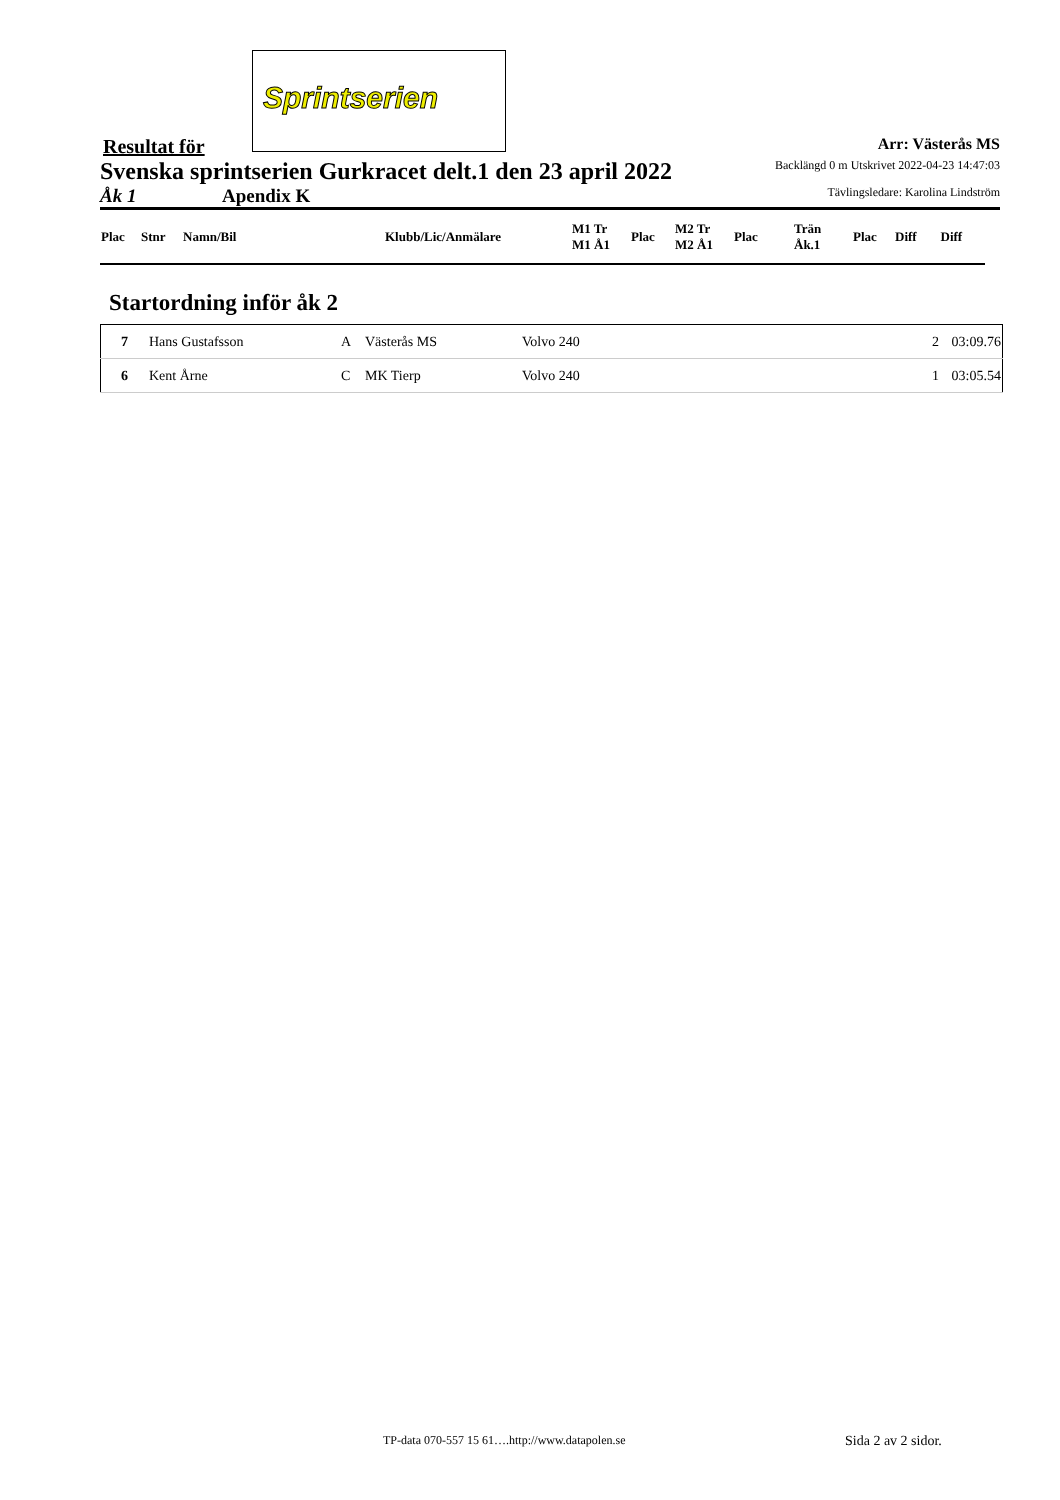Sprintserien
Resultat för Arr: Västerås MS
Svenska sprintserien Gurkracet delt.1 den 23 april 2022 Backlängd 0 m Utskrivet 2022-04-23 14:47:03
Åk 1 Apendix K Tävlingsledare: Karolina Lindström
| Plac | Stnr | Namn/Bil | Klubb/Lic/Anmälare | M1 Tr M1 Å1 | Plac | M2 Tr M2 Å1 | Plac | Trän Åk.1 | Plac | Diff | Diff |
Startordning inför åk 2
| 7 | Hans Gustafsson | A | Västerås MS | Volvo 240 | 2 | 03:09.76 |
| 6 | Kent Årne | C | MK Tierp | Volvo 240 | 1 | 03:05.54 |
TP-data 070-557 15 61….http://www.datapolen.se
Sida 2 av 2 sidor.